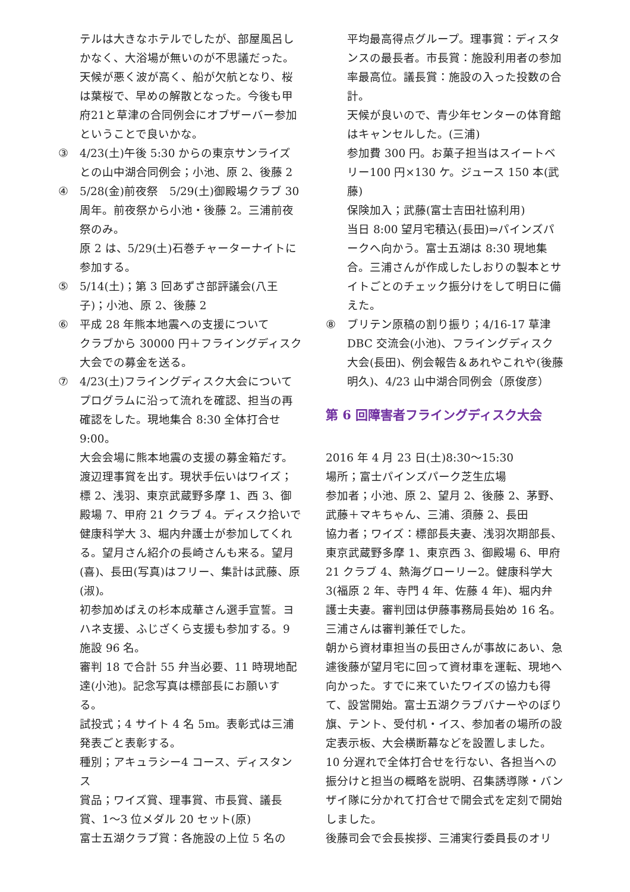テルは大きなホテルでしたが、部屋風呂しかなく、大浴場が無いのが不思議だった。天候が悪く波が高く、船が欠航となり、桜は葉桜で、早めの解散となった。今後も甲府21と草津の合同例会にオブザーバー参加ということで良いかな。
③ 4/23(土)午後 5:30 からの東京サンライズとの山中湖合同例会；小池、原 2、後藤 2
④ 5/28(金)前夜祭　5/29(土)御殿場クラブ 30 周年。前夜祭から小池・後藤 2。三浦前夜祭のみ。
原 2 は、5/29(土)石巻チャーターナイトに参加する。
⑤ 5/14(土)；第 3 回あずさ部評議会(八王子)；小池、原 2、後藤 2
⑥ 平成 28 年熊本地震への支援について
クラブから 30000 円＋フライングディスク大会での募金を送る。
⑦ 4/23(土)フライングディスク大会について
プログラムに沿って流れを確認、担当の再確認をした。現地集合 8:30 全体打合せ 9:00。
大会会場に熊本地震の支援の募金箱だす。渡辺理事賞を出す。現状手伝いはワイズ；標 2、浅羽、東京武蔵野多摩 1、西 3、御殿場 7、甲府 21 クラブ 4。ディスク拾いで健康科学大 3、堀内弁護士が参加してくれる。望月さん紹介の長崎さんも来る。望月(喜)、長田(写真)はフリー、集計は武藤、原(淑)。
初参加めばえの杉本成華さん選手宣誓。ヨハネ支援、ふじざくら支援も参加する。9 施設 96 名。
審判 18 で合計 55 弁当必要、11 時現地配達(小池)。記念写真は標部長にお願いする。
試投式；4 サイト 4 名 5m。表彰式は三浦発表ごと表彰する。
種別；アキュラシー4 コース、ディスタンス
賞品；ワイズ賞、理事賞、市長賞、議長賞、1～3 位メダル 20 セット(原)
富士五湖クラブ賞：各施設の上位 5 名の
平均最高得点グループ。理事賞：ディスタンスの最長者。市長賞：施設利用者の参加率最高位。議長賞：施設の入った投数の合計。
天候が良いので、青少年センターの体育館はキャンセルした。(三浦)
参加費 300 円。お菓子担当はスイートベリー100 円×130 ケ。ジュース 150 本(武藤)
保険加入；武藤(富士吉田社協利用)
当日 8:00 望月宅積込(長田)⇒パインズパークへ向かう。富士五湖は 8:30 現地集合。三浦さんが作成したしおりの製本とサイトごとのチェック振分けをして明日に備えた。
⑧ ブリテン原稿の割り振り；4/16-17 草津 DBC 交流会(小池)、フライングディスク大会(長田)、例会報告＆あれやこれや(後藤明久)、4/23 山中湖合同例会（原俊彦）
第 6 回障害者フライングディスク大会
2016 年 4 月 23 日(土)8:30～15:30
場所；富士パインズパーク芝生広場
参加者；小池、原 2、望月 2、後藤 2、茅野、武藤＋マキちゃん、三浦、須藤 2、長田
協力者；ワイズ：標部長夫妻、浅羽次期部長、東京武蔵野多摩 1、東京西 3、御殿場 6、甲府 21 クラブ 4、熱海グローリー2。健康科学大 3(福原 2 年、寺門 4 年、佐藤 4 年)、堀内弁護士夫妻。審判団は伊藤事務局長始め 16 名。三浦さんは審判兼任でした。
朝から資材車担当の長田さんが事故にあい、急遽後藤が望月宅に回って資材車を運転、現地へ向かった。すでに来ていたワイズの協力も得て、設営開始。富士五湖クラブバナーやのぼり旗、テント、受付机・イス、参加者の場所の設定表示板、大会横断幕などを設置しました。10 分遅れで全体打合せを行ない、各担当への振分けと担当の概略を説明、召集誘導隊・バンザイ隊に分かれて打合せで開会式を定刻で開始しました。
後藤司会で会長挨拶、三浦実行委員長のオリ